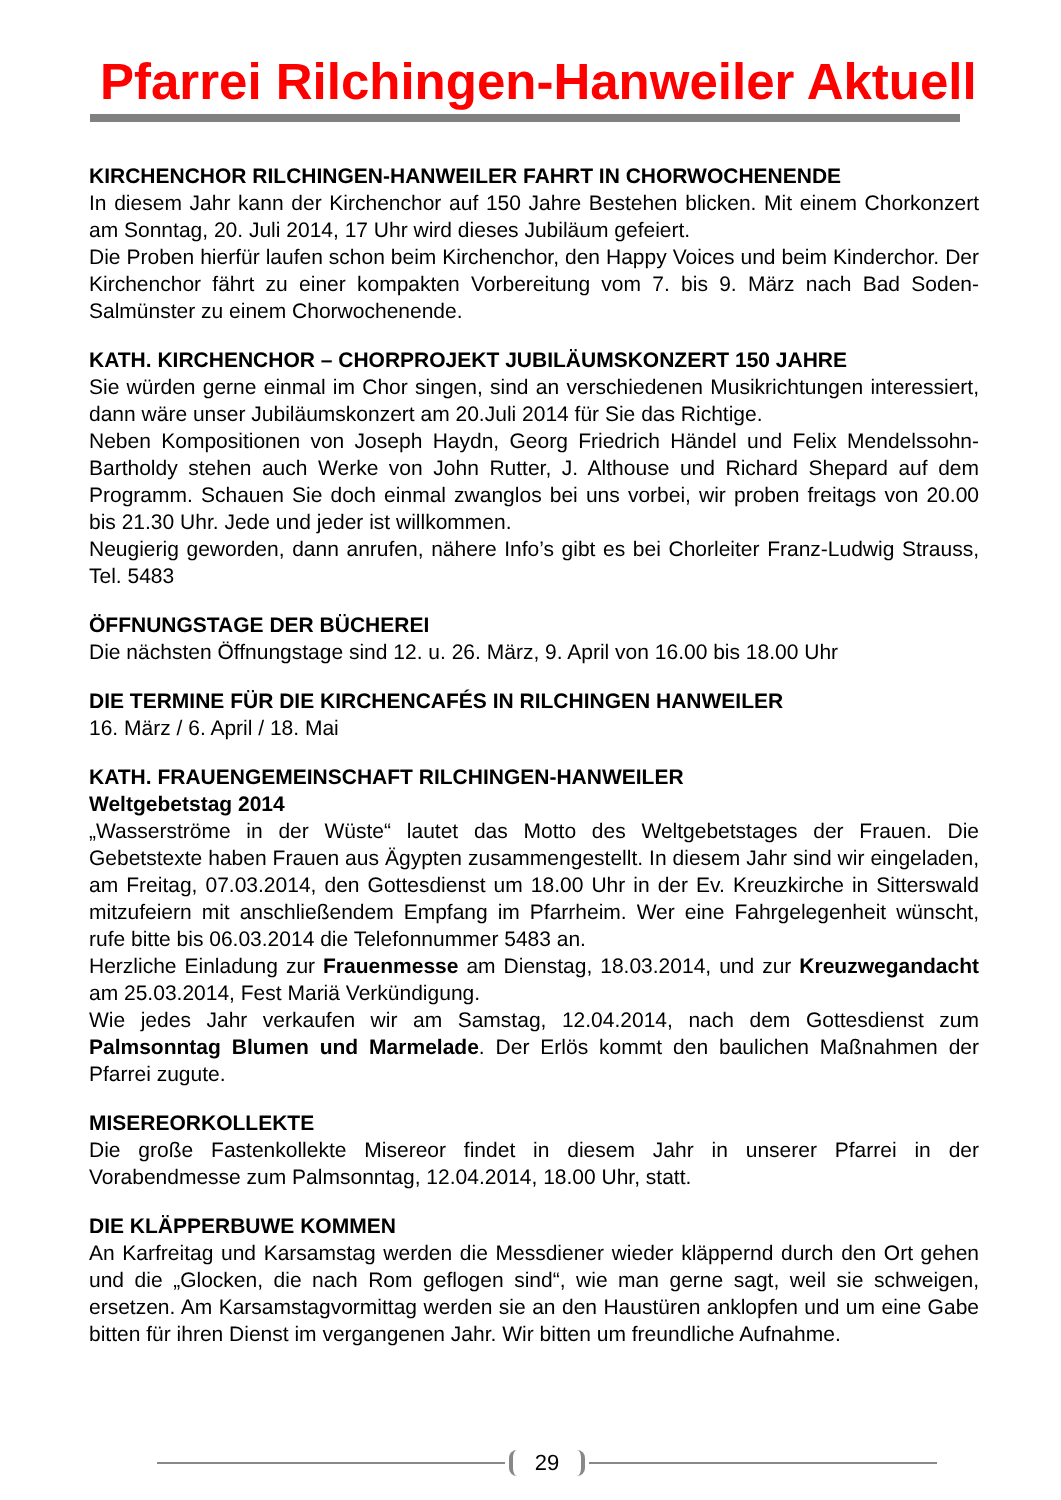Pfarrei Rilchingen-Hanweiler Aktuell
KIRCHENCHOR RILCHINGEN-HANWEILER FAHRT IN CHORWOCHENENDE
In diesem Jahr kann der Kirchenchor auf 150 Jahre Bestehen blicken. Mit einem Chorkonzert am Sonntag, 20. Juli 2014, 17 Uhr wird dieses Jubiläum gefeiert.
Die Proben hierfür laufen schon beim Kirchenchor, den Happy Voices und beim Kinderchor. Der Kirchenchor fährt zu einer kompakten Vorbereitung vom 7. bis 9. März nach Bad Soden-Salmünster zu einem Chorwochenende.
KATH. KIRCHENCHOR – CHORPROJEKT JUBILÄUMSKONZERT 150 JAHRE
Sie würden gerne einmal im Chor singen, sind an verschiedenen Musikrichtungen interessiert, dann wäre unser Jubiläumskonzert am 20.Juli 2014 für Sie das Richtige.
Neben Kompositionen von Joseph Haydn, Georg Friedrich Händel und Felix Mendelssohn-Bartholdy stehen auch Werke von John Rutter, J. Althouse und Richard Shepard auf dem Programm. Schauen Sie doch einmal zwanglos bei uns vorbei, wir proben freitags von 20.00 bis 21.30 Uhr. Jede und jeder ist willkommen.
Neugierig geworden, dann anrufen, nähere Info’s gibt es bei Chorleiter Franz-Ludwig Strauss, Tel. 5483
ÖFFNUNGSTAGE DER BÜCHEREI
Die nächsten Öffnungstage sind 12. u. 26. März, 9. April von 16.00 bis 18.00 Uhr
DIE TERMINE FÜR DIE KIRCHENCAFÉS IN RILCHINGEN HANWEILER
16. März / 6. April / 18. Mai
KATH. FRAUENGEMEINSCHAFT RILCHINGEN-HANWEILER
Weltgebetstag 2014
„Wasserströme in der Wüste“ lautet das Motto des Weltgebetstages der Frauen. Die Gebetstexte haben Frauen aus Ägypten zusammengestellt. In diesem Jahr sind wir eingeladen, am Freitag, 07.03.2014, den Gottesdienst um 18.00 Uhr in der Ev. Kreuzkirche in Sitterswald mitzufeiern mit anschließendem Empfang im Pfarrheim. Wer eine Fahrgelegenheit wünscht, rufe bitte bis 06.03.2014 die Telefonnummer 5483 an.
Herzliche Einladung zur Frauenmesse am Dienstag, 18.03.2014, und zur Kreuzwegandacht am 25.03.2014, Fest Mariä Verkündigung.
Wie jedes Jahr verkaufen wir am Samstag, 12.04.2014, nach dem Gottesdienst zum Palmsonntag Blumen und Marmelade. Der Erlös kommt den baulichen Maßnahmen der Pfarrei zugute.
MISEREORKOLLEKTE
Die große Fastenkollekte Misereor findet in diesem Jahr in unserer Pfarrei in der Vorabendmesse zum Palmsonntag, 12.04.2014, 18.00 Uhr, statt.
DIE KLÄPPERBUWE KOMMEN
An Karfreitag und Karsamstag werden die Messdiener wieder kläppernd durch den Ort gehen und die „Glocken, die nach Rom geflogen sind“, wie man gerne sagt, weil sie schweigen, ersetzen. Am Karsamstagvormittag werden sie an den Haustüren anklopfen und um eine Gabe bitten für ihren Dienst im vergangenen Jahr. Wir bitten um freundliche Aufnahme.
29